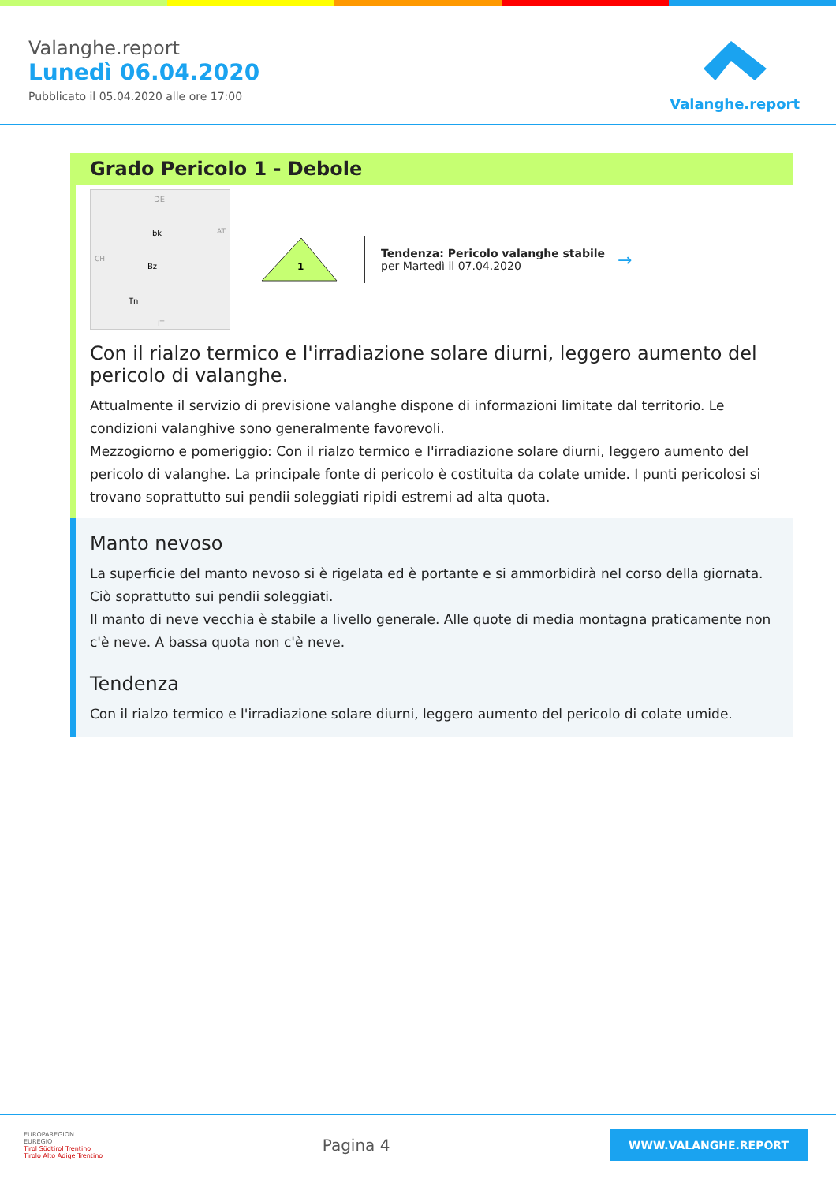Valanghe.report
Lunedì 06.04.2020
Pubblicato il 05.04.2020 alle ore 17:00
Valanghe.report
Grado Pericolo 1 - Debole
DE
Ibk
Bz
Tn
AT
CH
IT
1
Tendenza: Pericolo valanghe stabile
per Martedì il 07.04.2020
→
Con il rialzo termico e l'irradiazione solare diurni, leggero aumento del pericolo di valanghe.
Attualmente il servizio di previsione valanghe dispone di informazioni limitate dal territorio. Le condizioni valanghive sono generalmente favorevoli.
Mezzogiorno e pomeriggio: Con il rialzo termico e l'irradiazione solare diurni, leggero aumento del pericolo di valanghe. La principale fonte di pericolo è costituita da colate umide. I punti pericolosi si trovano soprattutto sui pendii soleggiati ripidi estremi ad alta quota.
Manto nevoso
La superficie del manto nevoso si è rigelata ed è portante e si ammorbidirà nel corso della giornata. Ciò soprattutto sui pendii soleggiati.
Il manto di neve vecchia è stabile a livello generale. Alle quote di media montagna praticamente non c'è neve. A bassa quota non c'è neve.
Tendenza
Con il rialzo termico e l'irradiazione solare diurni, leggero aumento del pericolo di colate umide.
EUROPAREGION
EUREGIO
Tirol Südtirol Trentino
Tirolo Alto Adige Trentino
Pagina 4
WWW.VALANGHE.REPORT